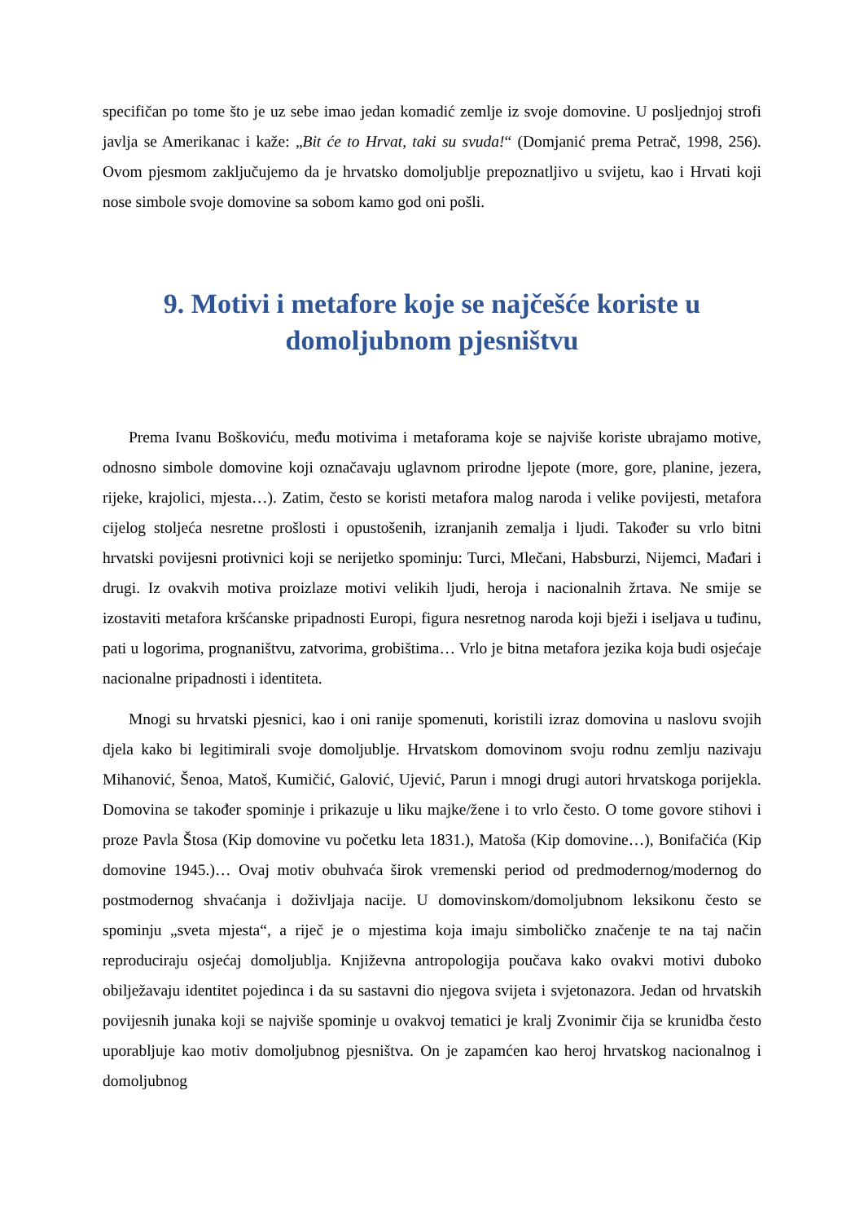specifičan po tome što je uz sebe imao jedan komadić zemlje iz svoje domovine. U posljednjoj strofi javlja se Amerikanac i kaže: „Bit će to Hrvat, taki su svuda!“ (Domjanić prema Petrač, 1998, 256). Ovom pjesmom zaključujemo da je hrvatsko domoljublje prepoznatljivo u svijetu, kao i Hrvati koji nose simbole svoje domovine sa sobom kamo god oni pošli.
9. Motivi i metafore koje se najčešće koriste u domoljubnom pjesništvu
Prema Ivanu Boškoviću, među motivima i metaforama koje se najviše koriste ubrajamo motive, odnosno simbole domovine koji označavaju uglavnom prirodne ljepote (more, gore, planine, jezera, rijeke, krajolici, mjesta…). Zatim, često se koristi metafora malog naroda i velike povijesti, metafora cijelog stoljeća nesretne prošlosti i opustošenih, izranjanih zemalja i ljudi. Također su vrlo bitni hrvatski povijesni protivnici koji se nerijetko spominju: Turci, Mlečani, Habsburzi, Nijemci, Mađari i drugi. Iz ovakvih motiva proizlaze motivi velikih ljudi, heroja i nacionalnih žrtava. Ne smije se izostaviti metafora kršćanske pripadnosti Europi, figura nesretnog naroda koji bježi i iseljava u tuđinu, pati u logorima, prognaništvu, zatvorima, grobištima… Vrlo je bitna metafora jezika koja budi osjećaje nacionalne pripadnosti i identiteta.
Mnogi su hrvatski pjesnici, kao i oni ranije spomenuti, koristili izraz domovina u naslovu svojih djela kako bi legitimirali svoje domoljublje. Hrvatskom domovinom svoju rodnu zemlju nazivaju Mihanović, Šenoa, Matoš, Kumičić, Galović, Ujević, Parun i mnogi drugi autori hrvatskoga porijekla. Domovina se također spominje i prikazuje u liku majke/žene i to vrlo često. O tome govore stihovi i proze Pavla Štosa (Kip domovine vu početku leta 1831.), Matoša (Kip domovine…), Bonifačića (Kip domovine 1945.)… Ovaj motiv obuhvaća širok vremenski period od predmodernog/modernog do postmodernog shvaćanja i doživljaja nacije. U domovinskom/domoljubnom leksikonu često se spominju „sveta mjesta“, a riječ je o mjestima koja imaju simboličko značenje te na taj način reproduciraju osjećaj domoljublja. Književna antropologija poučava kako ovakvi motivi duboko obilježavaju identitet pojedinca i da su sastavni dio njegova svijeta i svjetonazora. Jedan od hrvatskih povijesnih junaka koji se najviše spominje u ovakvoj tematici je kralj Zvonimir čija se krunidba često uporabljuje kao motiv domoljubnog pjesništva. On je zapamćen kao heroj hrvatskog nacionalnog i domoljubnog